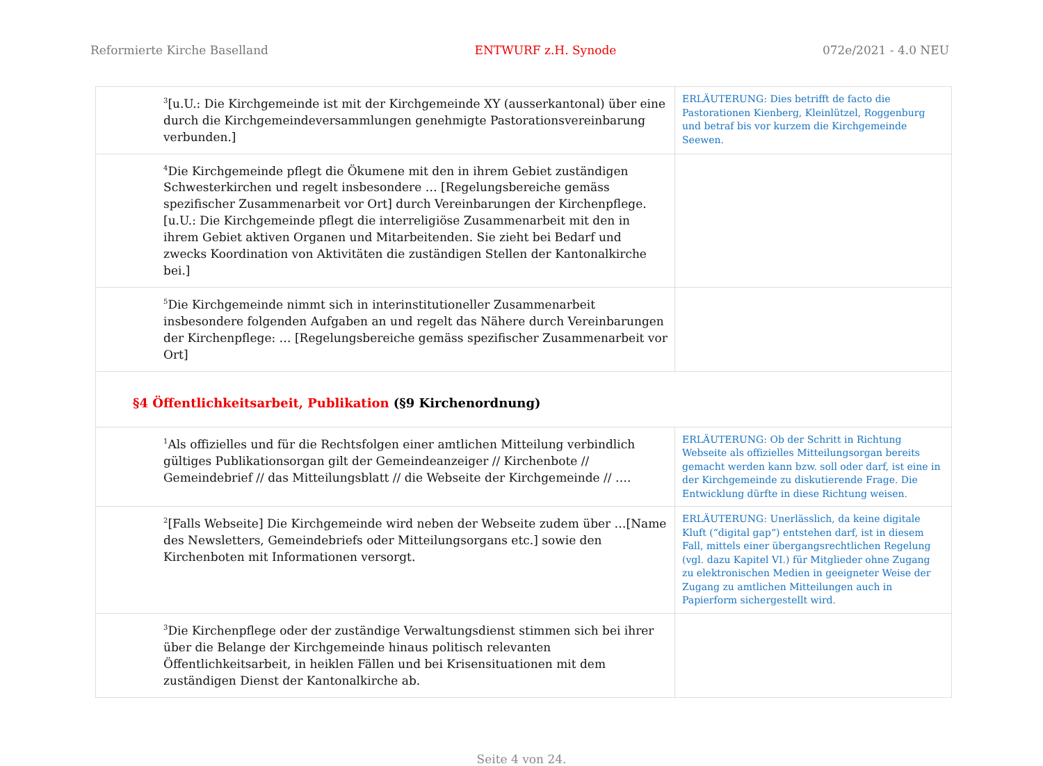Reformierte Kirche Baselland ENTWURF z.H. Synode 072e/2021 - 4.0 NEU
| <sup>3</sup> [u.U.: Die Kirchgemeinde ist mit der Kirchgemeinde XY (ausserkantonal) über eine durch die Kirchgemeindeversammlungen genehmigte Pastorationsvereinbarung verbunden.] | ERLÄUTERUNG: Dies betrifft de facto die Pastorationen Kienberg, Kleinlützel, Roggenburg und betraf bis vor kurzem die Kirchgemeinde Seewen. |
| <sup>4</sup> Die Kirchgemeinde pflegt die Ökumene mit den in ihrem Gebiet zuständigen Schwesterkirchen und regelt insbesondere … [Regelungsbereiche gemäss spezifischer Zusammenarbeit vor Ort] durch Vereinbarungen der Kirchenpflege. [u.U.: Die Kirchgemeinde pflegt die interreligiöse Zusammenarbeit mit den in ihrem Gebiet aktiven Organen und Mitarbeitenden. Sie zieht bei Bedarf und zwecks Koordination von Aktivitäten die zuständigen Stellen der Kantonalkirche bei.] | |
| <sup>5</sup> Die Kirchgemeinde nimmt sich in interinstitutioneller Zusammenarbeit insbesondere folgenden Aufgaben an und regelt das Nähere durch Vereinbarungen der Kirchenpflege: … [Regelungsbereiche gemäss spezifischer Zusammenarbeit vor Ort] | |
| §4 Öffentlichkeitsarbeit, Publikation (§9 Kirchenordnung) | |
| <sup>1</sup> Als offizielles und für die Rechtsfolgen einer amtlichen Mitteilung verbindlich gültiges Publikationsorgan gilt der Gemeindeanzeiger // Kirchenbote // Gemeindebrief // das Mitteilungsblatt // die Webseite der Kirchgemeinde // …. | ERLÄUTERUNG: Ob der Schritt in Richtung Webseite als offizielles Mitteilungsorgan bereits gemacht werden kann bzw. soll oder darf, ist eine in der Kirchgemeinde zu diskutierende Frage. Die Entwicklung dürfte in diese Richtung weisen. |
| <sup>2</sup> [Falls Webseite] Die Kirchgemeinde wird neben der Webseite zudem über …[Name des Newsletters, Gemeindebriefs oder Mitteilungsorgans etc.] sowie den Kirchenboten mit Informationen versorgt. | ERLÄUTERUNG: Unerlässlich, da keine digitale Kluft (“digital gap“) entstehen darf, ist in diesem Fall, mittels einer übergangsrechtlichen Regelung (vgl. dazu Kapitel VI.) für Mitglieder ohne Zugang zu elektronischen Medien in geeigneter Weise der Zugang zu amtlichen Mitteilungen auch in Papierform sichergestellt wird. |
| <sup>3</sup> Die Kirchenpflege oder der zuständige Verwaltungsdienst stimmen sich bei ihrer über die Belange der Kirchgemeinde hinaus politisch relevanten Öffentlichkeitsarbeit, in heiklen Fällen und bei Krisensituationen mit dem zuständigen Dienst der Kantonalkirche ab. | |
Seite 4 von 24.